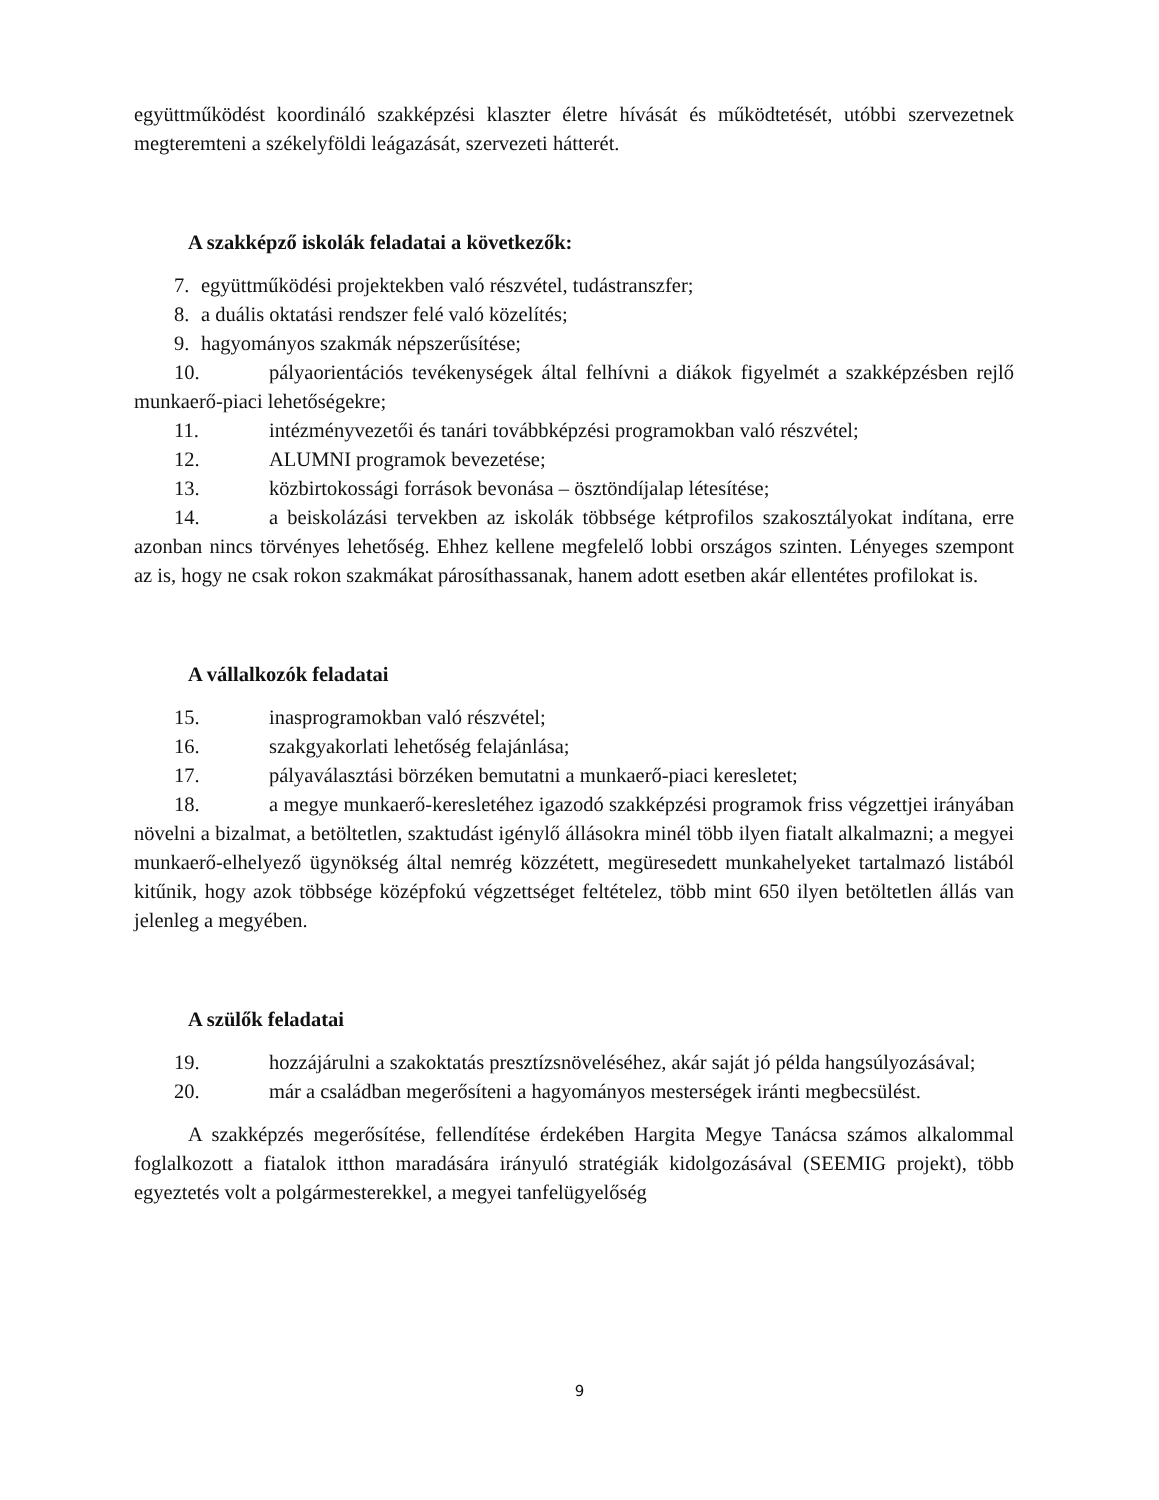együttműködést koordináló szakképzési klaszter életre hívását és működtetését, utóbbi szervezetnek megteremteni a székelyföldi leágazását, szervezeti hátterét.
A szakképző iskolák feladatai a következők:
7. együttműködési projektekben való részvétel, tudástranszfer;
8. a duális oktatási rendszer felé való közelítés;
9. hagyományos szakmák népszerűsítése;
10. pályaorientációs tevékenységek által felhívni a diákok figyelmét a szakképzésben rejlő munkaerő-piaci lehetőségekre;
11. intézményvezetői és tanári továbbképzési programokban való részvétel;
12. ALUMNI programok bevezetése;
13. közbirtokossági források bevonása – ösztöndíjalap létesítése;
14. a beiskolázási tervekben az iskolák többsége kétprofilos szakosztályokat indítana, erre azonban nincs törvényes lehetőség. Ehhez kellene megfelelő lobbi országos szinten. Lényeges szempont az is, hogy ne csak rokon szakmákat párosíthassanak, hanem adott esetben akár ellentétes profilokat is.
A vállalkozók feladatai
15. inasprogramokban való részvétel;
16. szakgyakorlati lehetőség felajánlása;
17. pályaválasztási börzéken bemutatni a munkaerő-piaci keresletet;
18. a megye munkaerő-keresletéhez igazodó szakképzési programok friss végzettjei irányában növelni a bizalmat, a betöltetlen, szaktudást igénylő állásokra minél több ilyen fiatalt alkalmazni; a megyei munkaerő-elhelyező ügynökség által nemrég közzétett, megüresedett munkahelyeket tartalmazó listából kitűnik, hogy azok többsége középfokú végzettséget feltételez, több mint 650 ilyen betöltetlen állás van jelenleg a megyében.
A szülők feladatai
19. hozzájárulni a szakoktatás presztízsnöveléséhez, akár saját jó példa hangsúlyozásával;
20. már a családban megerősíteni a hagyományos mesterségek iránti megbecsülést.
A szakképzés megerősítése, fellendítése érdekében Hargita Megye Tanácsa számos alkalommal foglalkozott a fiatalok itthon maradására irányuló stratégiák kidolgozásával (SEEMIG projekt), több egyeztetés volt a polgármesterekkel, a megyei tanfelügyelőség
9